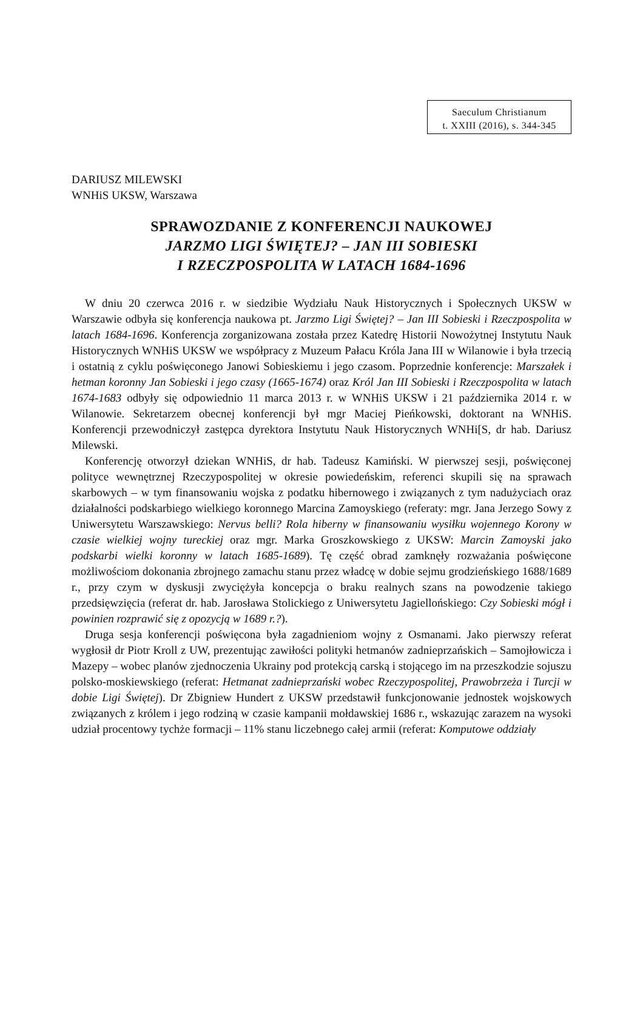Saeculum Christianum
t. XXIII (2016), s. 344-345
DARIUSZ MILEWSKI
WNHiS UKSW, Warszawa
SPRAWOZDANIE Z KONFERENCJI NAUKOWEJ
JARZMO LIGI ŚWIĘTEJ? – JAN III SOBIESKI
I RZECZPOSPOLITA W LATACH 1684-1696
W dniu 20 czerwca 2016 r. w siedzibie Wydziału Nauk Historycznych i Społecznych UKSW w Warszawie odbyła się konferencja naukowa pt. Jarzmo Ligi Świętej? – Jan III Sobieski i Rzeczpospolita w latach 1684-1696. Konferencja zorganizowana została przez Katedrę Historii Nowożytnej Instytutu Nauk Historycznych WNHiS UKSW we współpracy z Muzeum Pałacu Króla Jana III w Wilanowie i była trzecią i ostatnią z cyklu poświęconego Janowi Sobieskiemu i jego czasom. Poprzednie konferencje: Marszałek i hetman koronny Jan Sobieski i jego czasy (1665-1674) oraz Król Jan III Sobieski i Rzeczpospolita w latach 1674-1683 odbyły się odpowiednio 11 marca 2013 r. w WNHiS UKSW i 21 października 2014 r. w Wilanowie. Sekretarzem obecnej konferencji był mgr Maciej Pieńkowski, doktorant na WNHiS. Konferencji przewodniczył zastępca dyrektora Instytutu Nauk Historycznych WNHi[S, dr hab. Dariusz Milewski.
Konferencję otworzył dziekan WNHiS, dr hab. Tadeusz Kamiński. W pierwszej sesji, poświęconej polityce wewnętrznej Rzeczypospolitej w okresie powiedeńskim, referenci skupili się na sprawach skarbowych – w tym finansowaniu wojska z podatku hibernowego i związanych z tym nadużyciach oraz działalności podskarbiego wielkiego koronnego Marcina Zamoyskiego (referaty: mgr. Jana Jerzego Sowy z Uniwersytetu Warszawskiego: Nervus belli? Rola hiberny w finansowaniu wysiłku wojennego Korony w czasie wielkiej wojny tureckiej oraz mgr. Marka Groszkowskiego z UKSW: Marcin Zamoyski jako podskarbi wielki koronny w latach 1685-1689). Tę część obrad zamknęły rozważania poświęcone możliwościom dokonania zbrojnego zamachu stanu przez władcę w dobie sejmu grodzieńskiego 1688/1689 r., przy czym w dyskusji zwyciężyła koncepcja o braku realnych szans na powodzenie takiego przedsięwzięcia (referat dr. hab. Jarosława Stolickiego z Uniwersytetu Jagiellońskiego: Czy Sobieski mógł i powinien rozprawić się z opozycją w 1689 r.?).
Druga sesja konferencji poświęcona była zagadnieniom wojny z Osmanami. Jako pierwszy referat wygłosił dr Piotr Kroll z UW, prezentując zawiłości polityki hetmanów zadnieprzańskich – Samojłowicza i Mazepy – wobec planów zjednoczenia Ukrainy pod protekcją carską i stojącego im na przeszkodzie sojuszu polsko-moskiewskiego (referat: Hetmanat zadnieprzański wobec Rzeczypospolitej, Prawobrzeża i Turcji w dobie Ligi Świętej). Dr Zbigniew Hundert z UKSW przedstawił funkcjonowanie jednostek wojskowych związanych z królem i jego rodziną w czasie kampanii mołdawskiej 1686 r., wskazując zarazem na wysoki udział procentowy tychże formacji – 11% stanu liczebnego całej armii (referat: Komputowe oddziały